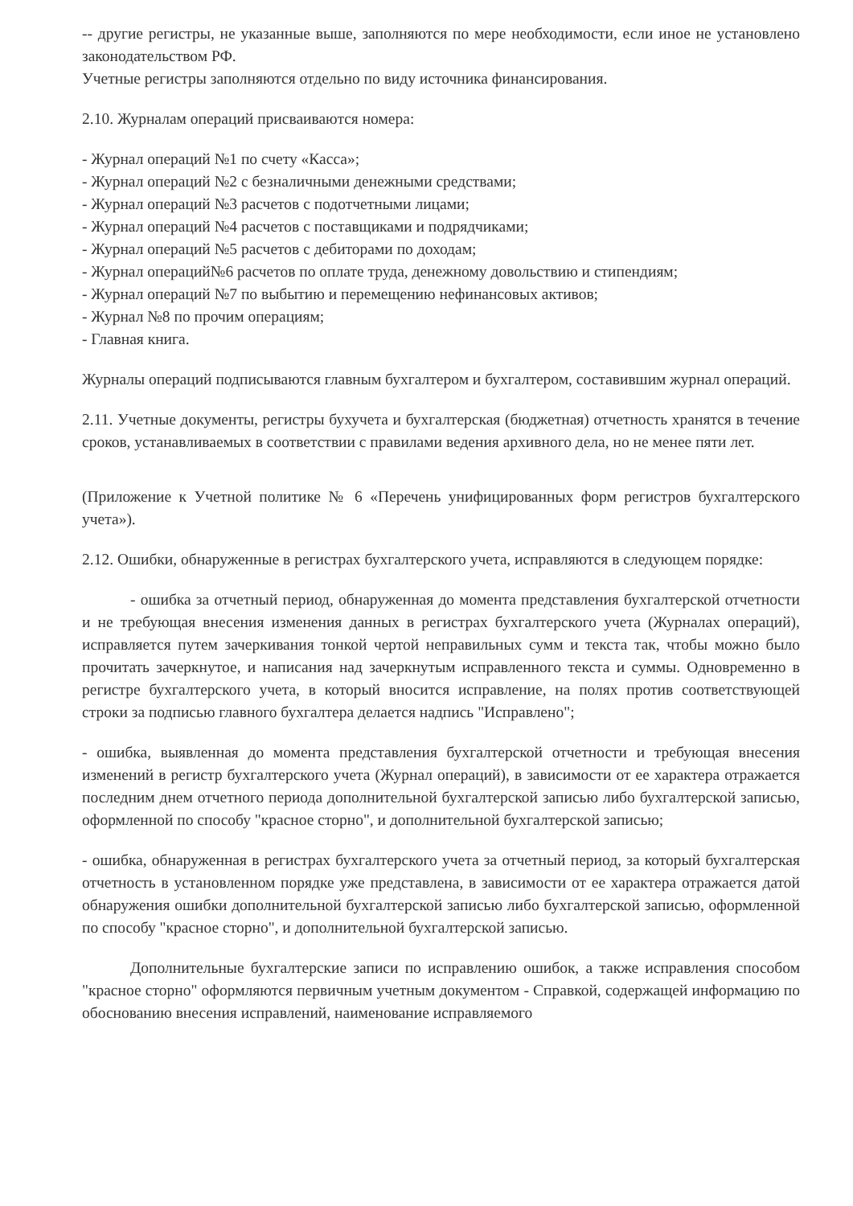-- другие регистры, не указанные выше, заполняются по мере необходимости, если иное не установлено законодательством РФ.
Учетные регистры заполняются отдельно по виду источника финансирования.
2.10. Журналам операций присваиваются номера:
- Журнал операций №1 по счету «Касса»;
- Журнал операций №2 с безналичными денежными средствами;
- Журнал операций №3 расчетов с подотчетными лицами;
- Журнал операций №4 расчетов с поставщиками и подрядчиками;
- Журнал операций №5 расчетов с дебиторами по доходам;
- Журнал операций№6 расчетов по оплате труда, денежному довольствию и стипендиям;
- Журнал операций №7 по выбытию и перемещению нефинансовых активов;
- Журнал №8 по прочим операциям;
- Главная книга.
Журналы операций подписываются главным бухгалтером и бухгалтером, составившим журнал операций.
2.11. Учетные документы, регистры бухучета и бухгалтерская (бюджетная) отчетность хранятся в течение сроков, устанавливаемых в соответствии с правилами ведения архивного дела, но не менее пяти лет.
(Приложение к Учетной политике № 6 «Перечень унифицированных форм регистров бухгалтерского учета»).
2.12. Ошибки, обнаруженные в регистрах бухгалтерского учета, исправляются в следующем порядке:
- ошибка за отчетный период, обнаруженная до момента представления бухгалтерской отчетности и не требующая внесения изменения данных в регистрах бухгалтерского учета (Журналах операций), исправляется путем зачеркивания тонкой чертой неправильных сумм и текста так, чтобы можно было прочитать зачеркнутое, и написания над зачеркнутым исправленного текста и суммы. Одновременно в регистре бухгалтерского учета, в который вносится исправление, на полях против соответствующей строки за подписью главного бухгалтера делается надпись "Исправлено";
- ошибка, выявленная до момента представления бухгалтерской отчетности и требующая внесения изменений в регистр бухгалтерского учета (Журнал операций), в зависимости от ее характера отражается последним днем отчетного периода дополнительной бухгалтерской записью либо бухгалтерской записью, оформленной по способу "красное сторно", и дополнительной бухгалтерской записью;
- ошибка, обнаруженная в регистрах бухгалтерского учета за отчетный период, за который бухгалтерская отчетность в установленном порядке уже представлена, в зависимости от ее характера отражается датой обнаружения ошибки дополнительной бухгалтерской записью либо бухгалтерской записью, оформленной по способу "красное сторно", и дополнительной бухгалтерской записью.
Дополнительные бухгалтерские записи по исправлению ошибок, а также исправления способом "красное сторно" оформляются первичным учетным документом - Справкой, содержащей информацию по обоснованию внесения исправлений, наименование исправляемого